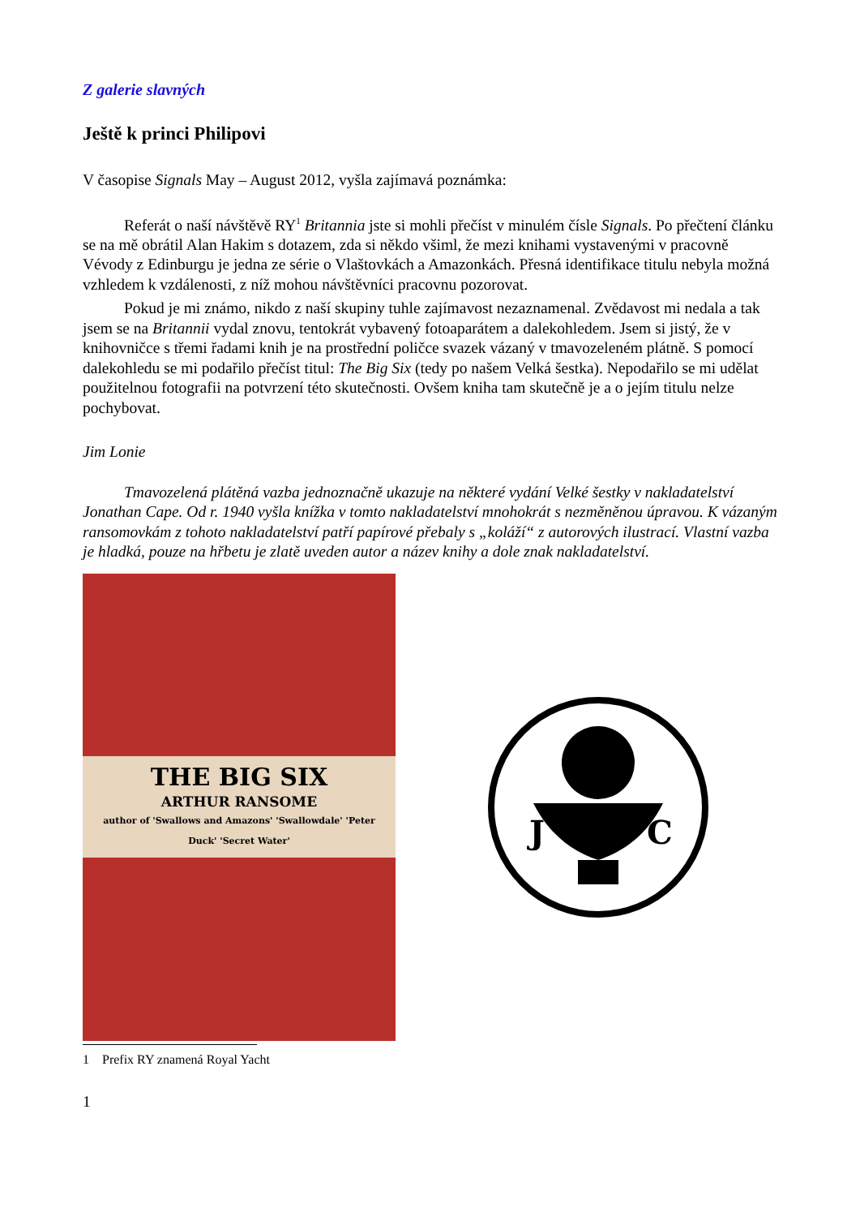Z galerie slavných
Ještě k princi Philipovi
V časopise Signals May – August 2012, vyšla zajímavá poznámka:
Referát o naší návštěvě RY<sup>1</sup> Britannia jste si mohli přečíst v minulém čísle Signals. Po přečtení článku se na mě obrátil Alan Hakim s dotazem, zda si někdo všiml, že mezi knihami vystavenými v pracovně Vévody z Edinburgu je jedna ze série o Vlaštovkách a Amazonkách. Přesná identifikace titulu nebyla možná vzhledem k vzdálenosti, z níž mohou návštěvníci pracovnu pozorovat.
Pokud je mi známo, nikdo z naší skupiny tuhle zajímavost nezaznamenal. Zvědavost mi nedala a tak jsem se na Britannii vydal znovu, tentokrát vybavený fotoaparátem a dalekohledem. Jsem si jistý, že v knihovničce s třemi řadami knih je na prostřední poličce svazek vázaný v tmavozeleném plátně. S pomocí dalekohledu se mi podařilo přečíst titul: The Big Six (tedy po našem Velká šestka). Nepodařilo se mi udělat použitelnou fotografii na potvrzení této skutečnosti. Ovšem kniha tam skutečně je a o jejím titulu nelze pochybovat.
Jim Lonie
Tmavozelená plátěná vazba jednoznačně ukazuje na některé vydání Velké šestky v nakladatelství Jonathan Cape. Od r. 1940 vyšla knížka v tomto nakladatelství mnohokrát s nezměněnou úpravou. K vázaným ransomovkám z tohoto nakladatelství patří papírové přebaly s „koláží“ z autorových ilustrací. Vlastní vazba je hladká, pouze na hřbetu je zlatě uveden autor a název knihy a dole znak nakladatelství.
THE BIG SIX
ARTHUR RANSOME
author of 'Swallows and Amazons' 'Swallowdale' 'Peter Duck' 'Secret Water'
J
C
1 Prefix RY znamená Royal Yacht
1